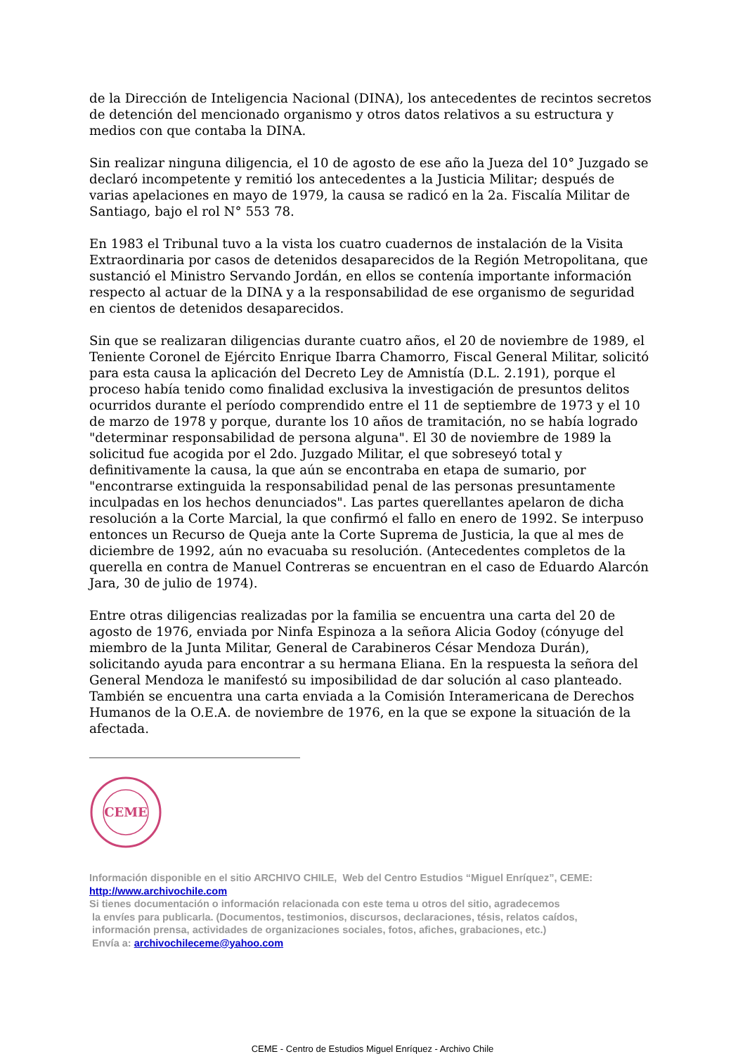de la Dirección de Inteligencia Nacional (DINA), los antecedentes de recintos secretos de detención del mencionado organismo y otros datos relativos a su estructura y medios con que contaba la DINA.
Sin realizar ninguna diligencia, el 10 de agosto de ese año la Jueza del 10° Juzgado se declaró incompetente y remitió los antecedentes a la Justicia Militar; después de varias apelaciones en mayo de 1979, la causa se radicó en la 2a. Fiscalía Militar de Santiago, bajo el rol N° 553 78.
En 1983 el Tribunal tuvo a la vista los cuatro cuadernos de instalación de la Visita Extraordinaria por casos de detenidos desaparecidos de la Región Metropolitana, que sustanció el Ministro Servando Jordán, en ellos se contenía importante información respecto al actuar de la DINA y a la responsabilidad de ese organismo de seguridad en cientos de detenidos desaparecidos.
Sin que se realizaran diligencias durante cuatro años, el 20 de noviembre de 1989, el Teniente Coronel de Ejército Enrique Ibarra Chamorro, Fiscal General Militar, solicitó para esta causa la aplicación del Decreto Ley de Amnistía (D.L. 2.191), porque el proceso había tenido como finalidad exclusiva la investigación de presuntos delitos ocurridos durante el período comprendido entre el 11 de septiembre de 1973 y el 10 de marzo de 1978 y porque, durante los 10 años de tramitación, no se había logrado "determinar responsabilidad de persona alguna". El 30 de noviembre de 1989 la solicitud fue acogida por el 2do. Juzgado Militar, el que sobreseyó total y definitivamente la causa, la que aún se encontraba en etapa de sumario, por "encontrarse extinguida la responsabilidad penal de las personas presuntamente inculpadas en los hechos denunciados". Las partes querellantes apelaron de dicha resolución a la Corte Marcial, la que confirmó el fallo en enero de 1992. Se interpuso entonces un Recurso de Queja ante la Corte Suprema de Justicia, la que al mes de diciembre de 1992, aún no evacuaba su resolución. (Antecedentes completos de la querella en contra de Manuel Contreras se encuentran en el caso de Eduardo Alarcón Jara, 30 de julio de 1974).
Entre otras diligencias realizadas por la familia se encuentra una carta del 20 de agosto de 1976, enviada por Ninfa Espinoza a la señora Alicia Godoy (cónyuge del miembro de la Junta Militar, General de Carabineros César Mendoza Durán), solicitando ayuda para encontrar a su hermana Eliana. En la respuesta la señora del General Mendoza le manifestó su imposibilidad de dar solución al caso planteado. También se encuentra una carta enviada a la Comisión Interamericana de Derechos Humanos de la O.E.A. de noviembre de 1976, en la que se expone la situación de la afectada.
CEME
Información disponible en el sitio ARCHIVO CHILE, Web del Centro Estudios “Miguel Enríquez”, CEME:
http://www.archivochile.com
Si tienes documentación o información relacionada con este tema u otros del sitio, agradecemos
la envíes para publicarla. (Documentos, testimonios, discursos, declaraciones, tésis, relatos caídos,
información prensa, actividades de organizaciones sociales, fotos, afiches, grabaciones, etc.)
Envía a: archivochileceme@yahoo.com
CEME - Centro de Estudios Miguel Enríquez - Archivo Chile